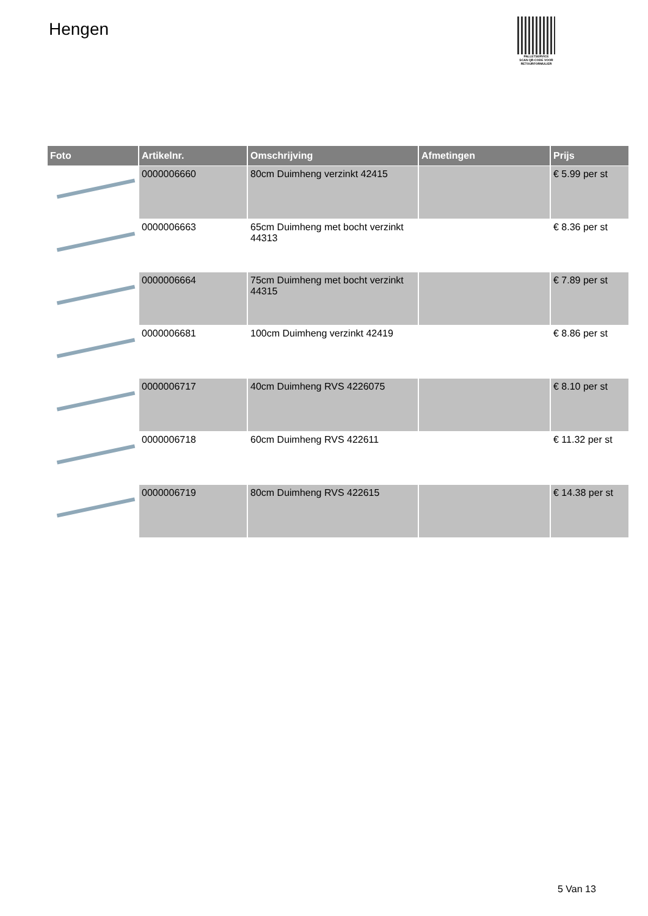Hengen
PALLETSERVICE
SCAN QR-CODE VOOR RETOURFORMULIER
| Foto | Artikelnr. | Omschrijving | Afmetingen | Prijs |
| --- | --- | --- | --- | --- |
| | 0000006660 | 80cm Duimheng verzinkt 42415 | | € 5.99 per st |
| | 0000006663 | 65cm Duimheng met bocht verzinkt 44313 | | € 8.36 per st |
| | 0000006664 | 75cm Duimheng met bocht verzinkt 44315 | | € 7.89 per st |
| | 0000006681 | 100cm Duimheng verzinkt 42419 | | € 8.86 per st |
| | 0000006717 | 40cm Duimheng RVS 4226075 | | € 8.10 per st |
| | 0000006718 | 60cm Duimheng RVS 422611 | | € 11.32 per st |
| | 0000006719 | 80cm Duimheng RVS 422615 | | € 14.38 per st |
5 Van 13